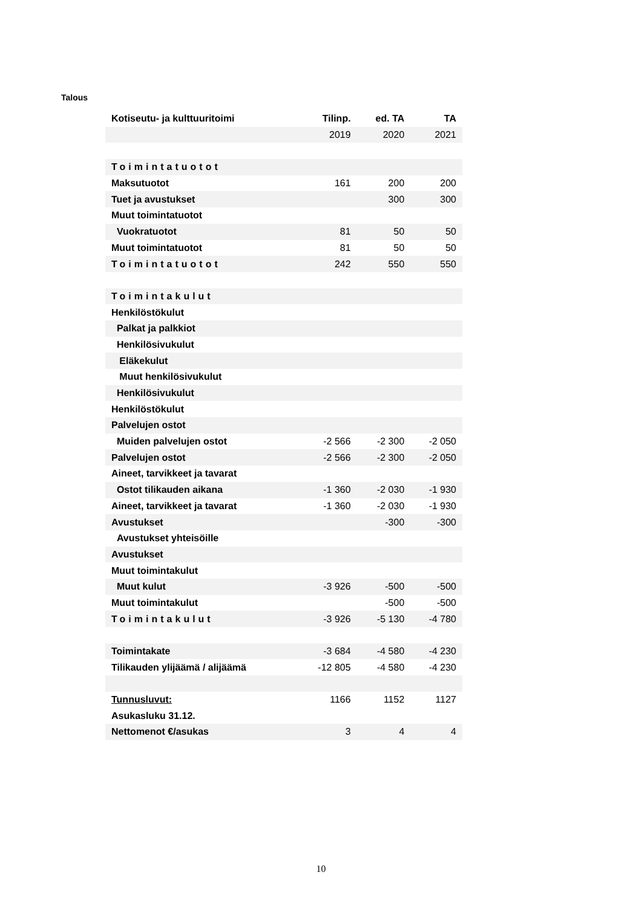Talous
| Kotiseutu- ja kulttuuritoimi | Tilinp. | ed. TA | TA |
| --- | --- | --- | --- |
| | 2019 | 2020 | 2021 |
| Toimintatuotot | | | |
| Maksutuotot | 161 | 200 | 200 |
| Tuet ja avustukset | | 300 | 300 |
| Muut toimintatuotot | | | |
| Vuokratuotot | 81 | 50 | 50 |
| Muut toimintatuotot | 81 | 50 | 50 |
| Toimintatuotot | 242 | 550 | 550 |
| Toimintakulut | | | |
| Henkilöstökulut | | | |
| Palkat ja palkkiot | | | |
| Henkilösivukulut | | | |
| Eläkekulut | | | |
| Muut henkilösivukulut | | | |
| Henkilösivukulut | | | |
| Henkilöstökulut | | | |
| Palvelujen ostot | | | |
| Muiden palvelujen ostot | -2 566 | -2 300 | -2 050 |
| Palvelujen ostot | -2 566 | -2 300 | -2 050 |
| Aineet, tarvikkeet ja tavarat | | | |
| Ostot tilikauden aikana | -1 360 | -2 030 | -1 930 |
| Aineet, tarvikkeet ja tavarat | -1 360 | -2 030 | -1 930 |
| Avustukset | | -300 | -300 |
| Avustukset yhteisöille | | | |
| Avustukset | | | |
| Muut toimintakulut | | | |
| Muut kulut | -3 926 | -500 | -500 |
| Muut toimintakulut | | -500 | -500 |
| Toimintakulut | -3 926 | -5 130 | -4 780 |
| Toimintakate | -3 684 | -4 580 | -4 230 |
| Tilikauden ylijäämä / alijäämä | -12 805 | -4 580 | -4 230 |
| Tunnusluvut: | 1166 | 1152 | 1127 |
| Asukasluku 31.12. | | | |
| Nettomenot €/asukas | 3 | 4 | 4 |
10